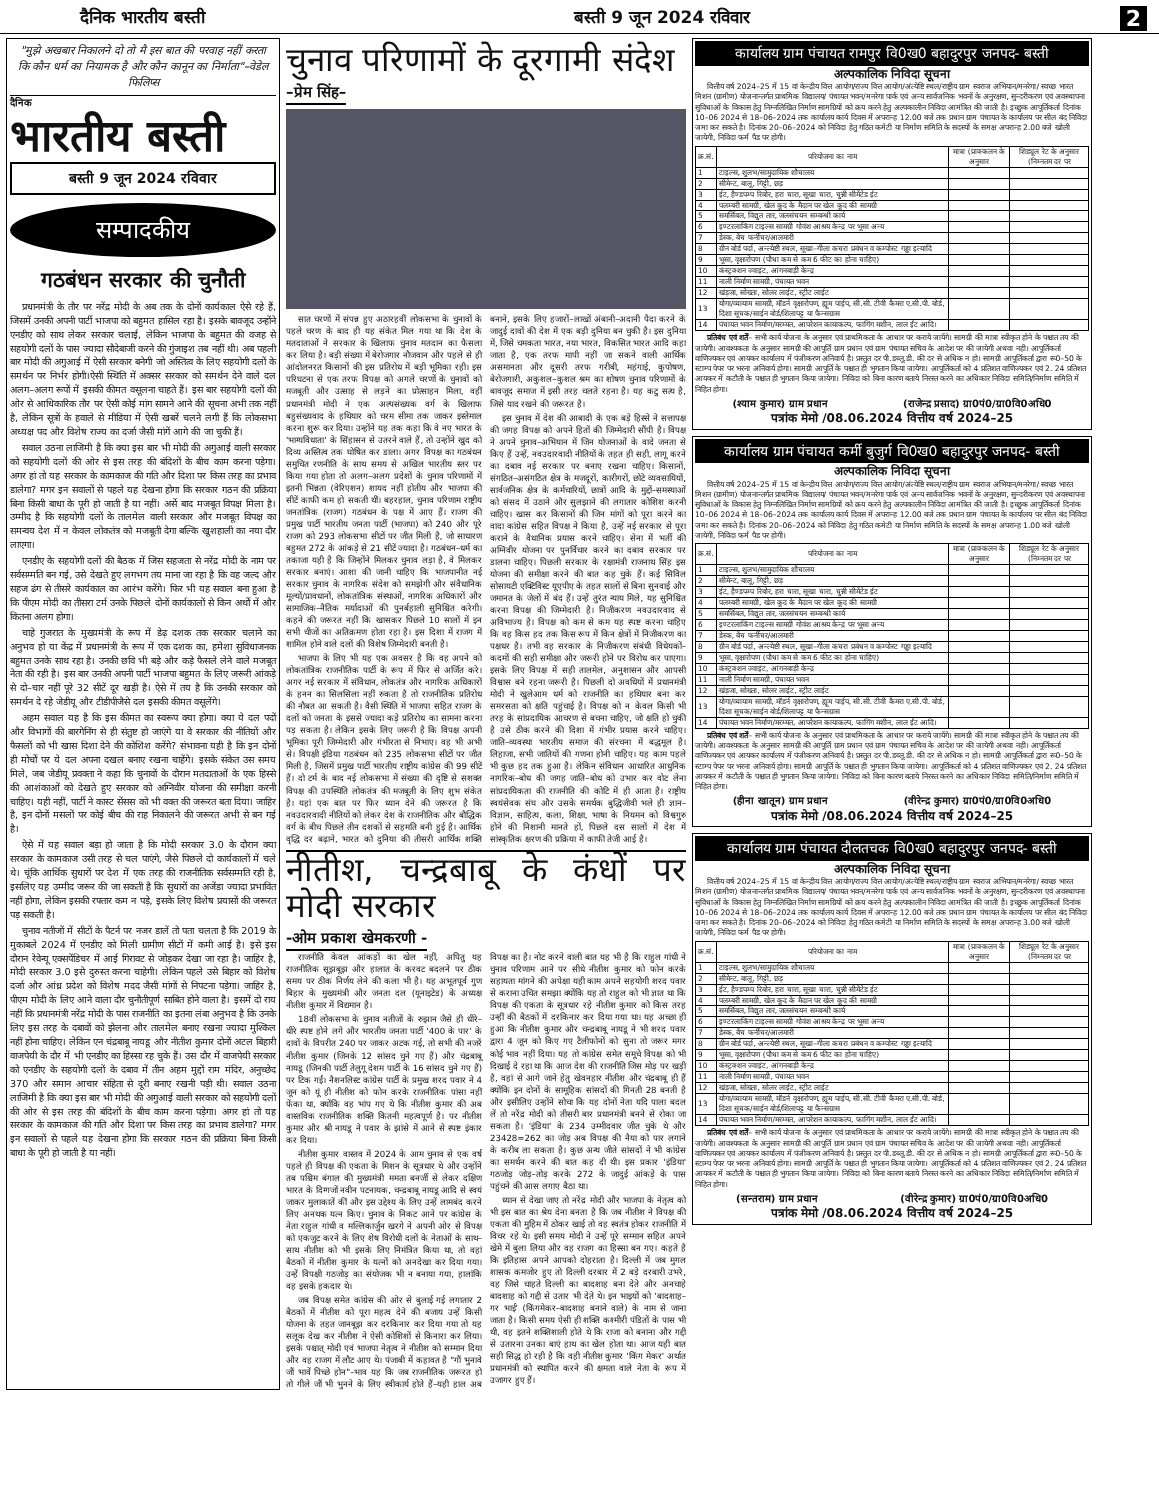दैनिक भारतीय बस्ती बस्ती 9 जून 2024 रविवार 2
"मुझे अखबार निकालने दो तो मै इस बात की परवाह नहीं करता कि कौन धर्म का नियामक है और कौन कानून का निर्माता"–वेडेल फिलिप्स
दैनिक
भारतीय बस्ती
बस्ती 9 जून 2024 रविवार
सम्पादकीय
गठबंधन सरकार की चुनौती
प्रधानमंत्री के तौर पर नरेंद्र मोदी के अब तक के दोनों कार्यकाल ऐसे रहे हैं, जिसमें उनकी अपनी पार्टी भाजपा को बहुमत हासिल रहा है। इसके बावजूद उन्होंने एनडीए को साथ लेकर सरकार चलाई, लेकिन भाजपा के बहुमत की वजह से सहयोगी दलों के पास ज्यादा सौदेबाजी करने की गुंजाइश तब नहीं थी। अब पहली बार मोदी की अगुआई में ऐसी सरकार बनेगी जो अस्तित्व के लिए सहयोगी दलों के समर्थन पर निर्भर होगी।ऐसी स्थिति में अक्सर सरकार को समर्थन देने वाले दल अलग–अलग रूपों में इसकी कीमत वसूलना चाहते हैं। इस बार सहयोगी दलों की ओर से आधिकारिक तौर पर ऐसी कोई मांग सामने आने की सूचना अभी तक नहीं है, लेकिन सूत्रों के हवाले से मीडिया में ऐसी खबरें चलने लगी हैं कि लोकसभा अध्यक्ष पद और विशेष राज्य का दर्जा जैसी मांगें आगे की जा चुकी हैं।
सवाल उठना लाजिमी है कि क्या इस बार भी मोदी की अगुआई वाली सरकार को सहयोगी दलों की ओर से इस तरह की बंदिशों के बीच काम करना पड़ेगा। अगर हां तो यह सरकार के कामकाज की गति और दिशा पर किस तरह का प्रभाव डालेगा? मगर इन सवालों से पहले यह देखना होगा कि सरकार गठन की प्रक्रिया बिना किसी बाधा के पूरी हो जाती है या नहीं। अर्से बाद मजबूत विपक्ष मिला है। उम्मीद है कि सहयोगी दलों के तालमेल वाली सरकार और मजबूत विपक्ष का समन्वय देश में न केवल लोकतंत्र को मजबूती देगा बल्कि खुशहाली का नया दौर लाएगा।
एनडीए के सहयोगी दलों की बैठक में जिस सहजता से नरेंद्र मोदी के नाम पर सर्वसम्मति बन गई, उसे देखते हुए लगभग तय माना जा रहा है कि वह जल्द और सहज ढंग से तीसरे कार्यकाल का आरंभ करेंगे। फिर भी यह सवाल बना हुआ है कि पीएम मोदी का तीसरा टर्म उनके पिछले दोनों कार्यकालों से किन अर्थों में और कितना अलग होगा।
चाहे गुजरात के मुख्यमंत्री के रूप में डेढ़ दशक तक सरकार चलाने का अनुभव हो या केंद्र में प्रधानमंत्री के रूप में एक दशक का, हमेशा सुविधाजनक बहुमत उनके साथ रहा है। उनकी छवि भी बड़े और कड़े फैसले लेने वाले मजबूत नेता की रही है। इस बार उनकी अपनी पार्टी भाजपा बहुमत के लिए जरूरी आंकड़े से दो–चार नहीं पूरे 32 सीटें दूर खड़ी है। ऐसे में तय है कि उनकी सरकार को समर्थन दे रहे जेडीयू और टीडीपीजैसे दल इसकी कीमत वसूलेंगे।
अहम सवाल यह है कि इस कीमत का स्वरूप क्या होगा। क्या ये दल पदों और विभागों की बारगेनिंग से ही संतुष्ट हो जाएंगे या वे सरकार की नीतियों और फैसलों को भी खास दिशा देने की कोशिश करेंगे? संभावना यही है कि इन दोनों ही मोर्चों पर ये दल अपना दखल बनाए रखना चाहेंगे। इसके संकेत उस समय मिले, जब जेडीयू प्रवक्ता ने कहा कि चुनावों के दौरान मतदाताओं के एक हिस्से की आशंकाओं को देखते हुए सरकार को अग्निवीर योजना की समीक्षा करनी चाहिए। यही नहीं, पार्टी ने कास्ट सेंसस को भी वक्त की जरूरत बता दिया। जाहिर है, इन दोनों मसलों पर कोई बीच की राह निकालने की जरूरत अभी से बन गई है।
ऐसे में यह सवाल बड़ा हो जाता है कि मोदी सरकार 3.0 के दौरान क्या सरकार के कामकाज उसी तरह से चल पाएंगे, जैसे पिछले दो कार्यकालों में चले थे। चूंकि आर्थिक सुधारों पर देश में एक तरह की राजनीतिक सर्वसम्मति रही है, इसलिए यह उम्मीद जरूर की जा सकती है कि सुधारों का अजेंडा ज्यादा प्रभावित नहीं होगा, लेकिन इसकी रफ्तार कम न पड़े, इसके लिए विशेष प्रयासों की जरूरत पड़ सकती है।
चुनाव नतीजों में सीटों के पैटर्न पर नजर डालें तो पता चलता है कि 2019 के मुकाबले 2024 में एनडीए को मिली ग्रामीण सीटों में कमी आई है। इसे इस दौरान रेवेन्यू एक्सपेंडिचर में आई गिरावट से जोड़कर देखा जा रहा है। जाहिर है, मोदी सरकार 3.0 इसे दुरुस्त करना चाहेगी। लेकिन पहले उसे बिहार को विशेष दर्जा और आंध्र प्रदेश को विशेष मदद जैसी मांगों से निपटना पड़ेगा। जाहिर है, पीएम मोदी के लिए आने वाला दौर चुनौतीपूर्ण साबित होने वाला है। इसमें दो राय नहीं कि प्रधानमंत्री नरेंद्र मोदी के पास राजनीति का इतना लंबा अनुभव है कि उनके लिए इस तरह के दबावों को झेलना और तालमेल बनाए रखना ज्यादा मुश्किल नहीं होना चाहिए। लेकिन एन चंद्रबाबू नायडू और नीतीश कुमार दोनों अटल बिहारी वाजपेयी के दौर में भी एनडीए का हिस्सा रह चुके हैं। उस दौर में वाजपेयी सरकार को एनडीए के सहयोगी दलों के दबाव में तीन अहम मुद्दों राम मंदिर, अनुच्छेद 370 और समान आचार संहिता से दूरी बनाए रखनी पड़ी थी। सवाल उठना लाजिमी है कि क्या इस बार भी मोदी की अगुआई वाली सरकार को सहयोगी दलों की ओर से इस तरह की बंदिशों के बीच काम करना पड़ेगा। अगर हां तो यह सरकार के कामकाज की गति और दिशा पर किस तरह का प्रभाव डालेगा? मगर इन सवालों से पहले यह देखना होगा कि सरकार गठन की प्रक्रिया बिना किसी बाधा के पूरी हो जाती है या नहीं।
चुनाव परिणामों के दूरगामी संदेश
–प्रेम सिंह–
सात चरणों में संपन्न हुए अठारहवीं लोकसभा के चुनावों के पहले चरण के बाद ही यह संकेत मिल गया था कि देश के मतदाताओं ने सरकार के खिलाफ चुनाव मतदान का फैसला कर लिया है। बड़ी संख्या में बेरोजगार नौजवान और पहले से ही आंदोलनरत किसानों की इस प्रतिरोध में बड़ी भूमिका रही। इस परिघटना से एक तरफ विपक्ष को अगले चरणों के चुनावों को मजबूती और उत्साह से लड़ने का प्रोत्साहन मिला, वहीं प्रधानमंत्री मोदी ने एक अल्पसंख्यक वर्ग के खिलाफ बहुसंख्यवाद के हथियार को चरम सीमा तक जाकर इस्तेमाल करना शुरू कर दिया। उन्होंने यह तक कहा कि वे नए भारत के 'भाग्यविधाता' के सिंहासन से उतरने वाले हैं, तो उन्होंने खुद को दिव्य अस्तित्व तक घोषित कर डाला। अगर विपक्ष का गठबंधन समुचित रणनीति के साथ समय से अखिल भारतीय स्तर पर किया गया होता तो अलग–अलग प्रदेशों के चुनाव परिणामों में इतनी भिन्नता (वेरिएशन) शायद नहीं होतीय और भाजपा की सीटें काफी कम हो सकती थीं। बहरहाल, चुनाव परिणाम राष्ट्रीय जनतांत्रिक (राजग) गठबंधन के पक्ष में आए हैं। राजग की प्रमुख पार्टी भारतीय जनता पार्टी (भाजपा) को 240 और पूरे राजग को 293 लोकसभा सीटों पर जीत मिली है, जो साधारण बहुमत 272 के आंकड़े से 21 सीटें ज्यादा है। गठबंधन–धर्म का तकाजा यही है कि जिन्होंने मिलकर चुनाव लड़ा है, वे मिलकर सरकार बनाएं। आशा की जानी चाहिए कि भाजपानीत नई सरकार चुनाव के नागरिक संदेश को समझेगी और संवैधानिक मूल्यों/प्रावधानों, लोकतांत्रिक संस्थाओं, नागरिक अधिकारों और सामाजिक–नैतिक मर्यादाओं की पुनर्बहाली सुनिश्चित करेगी। कहने की जरूरत नहीं कि खासकर पिछले 10 सालों में इन सभी चीजों का अतिक्रमण होता रहा है। इस दिशा में राजग में शामिल होने वाले दलों की विशेष जिम्मेदारी बनती है।
भाजपा के लिए भी यह एक अवसर है कि वह अपने को लोकतांत्रिक राजनीतिक पार्टी के रूप में फिर से अर्जित करे। अगर नई सरकार में संविधान, लोकतंत्र और नागरिक अधिकारों के हनन का सिलसिला नहीं रुकता है तो राजनीतिक प्रतिरोध की नौबत आ सकती है। वैसी स्थिति में भाजपा सहित राजग के दलों को जनता के इससे ज्यादा कड़े प्रतिरोध का सामना करना पड़ सकता है। लेकिन इसके लिए जरूरी है कि विपक्ष अपनी भूमिका पूरी जिम्मेदारी और गंभीरता से निभाए। वह भी अभी से। विपक्षी इंडिया गठबंधन को 235 लोकसभा सीटों पर जीत मिली है, जिसमें प्रमुख पार्टी भारतीय राष्ट्रीय कांग्रेस की 99 सीटें हैं। दो टर्म के बाद नई लोकसभा में संख्या की दृष्टि से सशक्त विपक्ष की उपस्थिति लोकतंत्र की मजबूती के लिए शुभ संकेत है। यहां एक बात पर फिर ध्यान देने की जरूरत है कि नवउदारवादी नीतियों को लेकर देश के राजनीतिक और बौद्धिक वर्ग के बीच पिछले तीन दशकों से सहमति बनी हुई है। आर्थिक वृद्धि दर बढ़ाने, भारत को दुनिया की तीसरी आर्थिक शक्ति बनाने, इसके लिए हजारों–लाखों अंबानी–अदानी पैदा करने के जादुई दावों की देश में एक बड़ी दुनिया बन चुकी है। इस दुनिया में, जिसे चमकता भारत, नया भारत, विकसित भारत आदि कहा जाता है, एक तरफ मापी नहीं जा सकने वाली आर्थिक असमानता और दूसरी तरफ गरीबी, महंगाई, कुपोषण, बेरोजगारी, अकुशल–कुशल श्रम का शोषण चुनाव परिणामों के बावजूद समाज में इसी तरह चलते रहना है। यह कटु सत्य है, जिसे याद रखने की जरूरत है।
इस चुनाव में देश की आबादी के एक बड़े हिस्से ने सत्तापक्ष की जगह विपक्ष को अपने हितों की जिम्मेदारी सौंपी है। विपक्ष ने अपने चुनाव–अभियान में जिन योजनाओं के वादे जनता से किए हैं उन्हें, नवउदारवादी नीतियों के तहत ही सही, लागू करने का दबाव नई सरकार पर बनाए रखना चाहिए। किसानों, संगठित–असंगठित क्षेत्र के मजदूरों, कारीगरों, छोटे व्यवसायियों, सार्वजनिक क्षेत्र के कर्मचारियों, छात्रों आदि के मुद्दों–समस्याओं को संसद में उठाने और सुलझाने की लगातार कोशिश करनी चाहिए। खास कर किसानों की जिन मांगों को पूरा करने का वादा कांग्रेस सहित विपक्ष ने किया है, उन्हें नई सरकार से पूरा कराने के वैधानिक प्रयास करने चाहिए। सेना में भर्ती की अग्निवीर योजना पर पुनर्विचार करने का दबाव सरकार पर डालना चाहिए। पिछली सरकार के रक्षामंत्री राजनाथ सिंह इस योजना की समीक्षा करने की बात कह चुके हैं। कई सिविल सोसायटी एक्टिविस्ट यूएपीए के तहत सालों से बिना सुनवाई और जमानत के जेलों में बंद हैं। उन्हें तुरंत न्याय मिले, यह सुनिश्चित करना विपक्ष की जिम्मेदारी है। निजीकरण नवउदारवाद से अविभाज्य है। विपक्ष को कम से कम यह स्पष्ट करना चाहिए कि वह किस हद तक किस रूप में किन क्षेत्रों में निजीकरण का पक्षधर है। तभी वह सरकार के निजीकरण संबंधी विधेयकों–कदमों की सही समीक्षा और जरूरी होने पर विरोध कर पाएगा। इसके लिए विपक्ष में सही तालमेल, अनुशासन और आपसी विश्वास बने रहना जरूरी है। पिछली दो अवधियों में प्रधानमंत्री मोदी ने खुलेआम धर्म को राजनीति का हथियार बना कर समरसता को क्षति पहुंचाई है। विपक्ष को न केवल किसी भी तरह के सांप्रदायिक आचरण से बचना चाहिए, जो क्षति हो चुकी है उसे ठीक करने की दिशा में गंभीर प्रयास करने चाहिए। जाति–व्यवस्था भारतीय समाज की संरचना में बद्धमूल है। लिहाजा, सभी जातियों की गणना होनी चाहिए। यह काम पहले भी कुछ हद तक हुआ है। लेकिन संविधान आधारित आधुनिक नागरिक–बोध की जगह जाति–बोध को उभार कर वोट लेना सांप्रदायिकता की राजनीति की कोटि में ही आता है। राष्ट्रीय स्वयंसेवक संघ और उसके समर्थक बुद्धिजीवी भले ही ज्ञान–विज्ञान, साहित्य, कला, शिक्षा, भाषा के नियमन को विश्वगुरु होने की निशानी मानते हों, पिछले दस सालों में देश में सांस्कृतिक क्षरण की प्रक्रिया में काफी तेजी आई है।
नीतीश, चन्द्रबाबू के कंधों पर मोदी सरकार
-ओम प्रकाश खेमकरणी -
राजनीति केवल आंकड़ों का खेल नहीं, अपितु यह राजनीतिक सूझबूझ और हालात के करवट बदलने पर ठीक समय पर ठीक निर्णय लेने की कला भी है। यह अभूतपूर्व गुण बिहार के मुख्यमंत्री और जनता दल (यूनाइटेड) के अध्यक्ष नीतीश कुमार में विद्यमान है।
18वीं लोकसभा के चुनाव नतीजों के रुझान जैसे ही धीरे–धीरे स्पष्ट होने लगे और भारतीय जनता पार्टी '400 के पार' के दावों के विपरीत 240 पर जाकर अटक गई, तो सभी की नजरें नीतीश कुमार (जिनके 12 सांसद चुने गए हैं) और चंद्रबाबू नायडू (जिनकी पार्टी तेलुगू देशम पार्टी के 16 सांसद चुने गए हैं) पर टिक गईं। नैशनलिस्ट कांग्रेस पार्टी के प्रमुख शरद पवार ने 4 जून को यूं ही नीतीश को फोन करके राजनीतिक पांसा नहीं फेंका था, क्योंकि वह भांप गए थे कि नीतीश कुमार की अब वास्तविक राजनीतिक शक्ति कितनी महत्वपूर्ण है। पर नीतीश कुमार और श्री नायडू ने पवार के झांसे में आने से स्पष्ट इंकार कर दिया।
नीतीश कुमार वास्तव में 2024 के आम चुनाव से एक वर्ष पहले ही विपक्ष की एकता के मिशन के सूत्रधार थे और उन्होंने तब पश्चिम बंगाल की मुख्यमंत्री ममता बनर्जी से लेकर दक्षिण भारत के दिग्गजों नवीन पटनायक, चन्द्रबाबू नायडू आदि से स्वयं जाकर मुलाकातें कीं और इस उद्देश्य के लिए उन्हें लामबंद करने लिए अनथक यत्न किए। चुनाव के निकट आने पर कांग्रेस के नेता राहुल गांधी व मल्लिकार्जुन खरगे ने अपनी ओर से विपक्ष को एकजुट करने के लिए शेष विरोधी दलों के नेताओं के साथ–साथ नीतीश को भी इसके लिए निमंत्रित किया था, तो वहां बैठकों में नीतीश कुमार के यत्नों को अनदेखा कर दिया गया। उन्हें विपक्षी गठजोड़ का संयोजक भी न बनाया गया, हालांकि वह इसके हकदार थे।
जब विपक्ष समेत कांग्रेस की ओर से बुलाई गई लगातार 2 बैठकों में नीतीश को पूरा महत्व देने की बजाय उन्हें किसी योजना के तहत जानबूझ कर दरकिनार कर दिया गया तो यह सलूक देख कर नीतीश ने ऐसी कोशिशों से किनारा कर लिया। इसके पश्चात् मोदी एवं भाजपा नेतृत्व ने नीतीश को सम्मान दिया और वह राजग में लौट आए थे। पंजाबी में कहावत है "गौं भुनावे जौं भावें पिच्छे होन"–भाव यह कि जब राजनीतिक जरूरत हो तो गीले जौं भी भुनने के लिए स्वीकार्य होते हैं–यही हाल अब विपक्ष का है। नोट करने वाली बात यह भी है कि राहुल गांधी ने चुनाव परिणाम आने पर सीधे नीतीश कुमार को फोन करके सहायता मांगने की अपेक्षा यही काम अपने सहयोगी शरद पवार से कराना उचित समझा क्योंकि यह तो राहुल को भी ज्ञात था कि विपक्ष की एकता के सूत्रधार रहे नीतीश कुमार को किस तरह उन्हीं की बैठकों में दरकिनार कर दिया गया था। यह अच्छा ही हुआ कि नीतीश कुमार और चन्द्रबाबू नायडू ने भी शरद पवार द्वारा 4 जून को किए गए टैलीफोनों को सुना तो जरूर मगर कोई भाव नहीं दिया। यह तो कांग्रेस समेत समूचे विपक्ष को भी दिखाई दे रहा था कि आज देश की राजनीति जिस मोड़ पर खड़ी है, वहां से आगे जाने हेतु खेवनहार नीतीश और चंद्रबाबू ही हैं क्योंकि इन दोनों के सामूहिक सांसदों की गिनती 28 बनती है और इसीलिए उन्होंने सोचा कि यह दोनों नेता यदि पाला बदल लें तो नरेंद्र मोदी को तीसरी बार प्रधानमंत्री बनने से रोका जा सकता है। 'इंडिया' के 234 उम्मीदवार जीत चुके थे और 23428=262 का जोड़ अब विपक्ष की नैया को पार लगाने के करीब ला सकता है। कुछ अन्य जीते सांसदों ने भी कांग्रेस का समर्थन करने की बात कह दी थी। इस प्रकार 'इंडिया' गठजोड़ जोड़–तोड़ करके 272 के जादुई आंकड़े के पास पहुंचने की आस लगाए बैठा था।
ध्यान से देखा जाए तो नरेंद्र मोदी और भाजपा के नेतृत्व को भी इस बात का श्रेय देना बनता है कि जब नीतीश ने विपक्ष की एकता की मुहिम में ठोकर खाई तो वह स्वतंत्र होकर राजनीति में विचर रहे थे। इसी समय मोदी ने उन्हें पूरे सम्मान सहित अपने खेमे में बुला लिया और वह राजग का हिस्सा बन गए। कहते है कि इतिहास अपने आपको दोहराता है। दिल्ली में जब मुगल शासक कमजोर हुए तो दिल्ली दरबार में 2 बड़े दरबारी उभरे, वह जिसे चाहते दिल्ली का बादशाह बना देते और अनचाहे बादशाह को गद्दी से उतार भी देते थे। इन भाइयों को 'बादशाह–गर भाई' (किंगमेकर–बादशाह बनाने वाले) के नाम से जाना जाता है। किसी समय ऐसी ही शक्ति कश्मीरी पंडितों के पास भी थी, वह इतने शक्तिशाली होते थे कि राजा को बनाना और गद्दी से उतारना उनका बाएं हाथ का खेल होता था। आज यही बात सही सिद्ध हो रही है कि वही नीतीश कुमार 'किंग मेकर' अर्थात प्रधानमंत्री को स्थापित करने की क्षमता वाले नेता के रूप में उजागर हुए हैं।
कार्यालय ग्राम पंचायत रामपुर वि0ख0 बहादुरपुर जनपद- बस्ती
अल्पकालिक निविदा सूचना
वित्तीय वर्ष 2024–25 में 15 वां केन्द्रीय वित्त आयोग/राज्य वित्त आयोग/अंत्येष्टि स्थल/राष्ट्रीय ग्राम स्वराज अभियान/मनरेगा/ स्वच्छ भारत मिशन (ग्रामीण) योजनान्तर्गत प्राथमिक विद्यालय/ पंचायत भवन/मनरेगा पार्क एवं अन्य सार्वजनिक भवनों के अनुरक्षण, सुन्दरीकरण एवं अवस्थापना सुविधाओं के विकास हेतु निम्नलिखित निर्माण सामग्रियों को क्रय करने हेतु अल्पकालीन निविदा आमंत्रित की जाती है। इच्छुक आपूर्तिकर्ता दिनांक 10–06 2024 से 18–06–2024 तक कार्यालय कार्य दिवस में अपरान्ह 12.00 बजे तक प्रधान ग्राम पंचायत के कार्यालय पर सील बंद निविदा जमा कर सकते है। दिनांक 20–06–2024 को निविदा हेतु गठित कमेटी या निर्माण समिति के सदस्यों के समक्ष अपरान्ह 2.00 बजे खोली जायेगी, निविदा फर्म पैड पर होगी।
| क्र.सं. | परियोजना का नाम | मात्रा (प्राक्कलन के अनुसार | शिड्यूल रेट के अनुसार (निम्नतम दर पर |
| --- | --- | --- | --- |
| 1 | टाइल्स, शुलभ/सामुदायिक शौचालय | | |
| 2 | सीमेन्ट, बालू, गिट्टी, छड़ | | |
| 3 | ईट, हैण्डपम्प रिबोर, हरा चारा, सूखा चारा, चुन्नी सीमेंटेड ईट | | |
| 4 | पलम्बरी सामग्री, खेल कूद के मैदान पर खेल कूद की सामग्री | | |
| 5 | समर्सिबल, विद्युत तार, जलसंचयन सम्बन्धी कार्य | | |
| 6 | इण्टरलाकिंग टाइल्स सामग्री गोवंश आश्रय केन्द्र पर भूसा अन्य | | |
| 7 | डेस्क, बेंच फर्नीचर/आलमारी | | |
| 8 | ग्रीन बोर्ड पर्दा, अन्त्येष्टी स्थल, सूखा–गीला कचरा प्रबंधन व कम्पोस्ट गड्ढा इत्यादि | | |
| 9 | भूसा, वृक्षारोपण (पौधा कम से कम 6 फीट का होना चाहिए) | | |
| 10 | कंस्ट्रक्शन ज्वाइंट, आंगनबाड़ी केन्द्र | | |
| 11 | नाली निर्माण सामग्री, पंचायत भवन | | |
| 12 | खंड़जा, सोख्ता, सोलर लाईट, स्ट्रीट लाईट | | |
| 13 | योगा/व्यायाम सामग्री, मॉडर्न वृक्षारोपण, ह्यूम पाईप, सी.सी. टीवी कैमरा ए.सी.पी. बोर्ड, दिशा सूचक/साईन बोर्ड/शिलापट्ट या फैन्सग्रास | | |
| 14 | पंचायत भवन निर्माण/मरम्मत, आपरेशन कायाकल्प, फागिंग मशीन, लाल ईंट आदि। | | |
प्रतिबंध एवं शर्तें– सभी कार्य योजना के अनुसार एवं प्राथमिकता के आधार पर कराये जायेंगे। सामग्री की मात्रा स्वीकृत होने के पश्चात तय की जायेगी। आवश्यकता के अनुसार सामग्री की आपूर्ति ग्राम प्रधान एवं ग्राम पंचायत सचिव के आदेश पर की जायेगी अथवा नही। आपूर्तिकर्ता वाणिज्यकर एवं आयकर कार्यालय में पंजीकरण अनिवार्य है। प्रस्तुत दर पी.डब्लू.डी. की दर से अधिक न हो। सामग्री आपूर्तिकर्ता द्वारा रू0–50 के स्टाम्प पेपर पर भरना अनिवार्य होगा। सामग्री आपूर्ति के पश्चात ही भुगतान किया जायेगा। आपूर्तिकर्ता को 4 प्रतिशत वाणिज्यकर एवं 2. 24 प्रतिशत आयकर में कटौती के पश्चात ही भुगतान किया जायेगा। निविदा को बिना कारण बताये निरस्त करने का अधिकार निविदा समिति/निर्माण समिति में निहित होगा।
(श्याम कुमार) ग्राम प्रधान (राजेन्द्र प्रसाद) ग्रा0पं0/ग्रा0वि0अधि0
पत्रांक मेमो /08.06.2024 वित्तीय वर्ष 2024–25
कार्यालय ग्राम पंचायत कर्मी बुजुर्ग वि0ख0 बहादुरपुर जनपद- बस्ती
अल्पकालिक निविदा सूचना
वित्तीय वर्ष 2024–25 में 15 वां केन्द्रीय वित्त आयोग/राज्य वित्त आयोग/अंत्येष्टि स्थल/राष्ट्रीय ग्राम स्वराज अभियान/मनरेगा/ स्वच्छ भारत मिशन (ग्रामीण) योजनान्तर्गत प्राथमिक विद्यालय/ पंचायत भवन/मनरेगा पार्क एवं अन्य सार्वजनिक भवनों के अनुरक्षण, सुन्दरीकरण एवं अवस्थापना सुविधाओं के विकास हेतु निम्नलिखित निर्माण सामग्रियों को क्रय करने हेतु अल्पकालीन निविदा आमंत्रित की जाती है। इच्छुक आपूर्तिकर्ता दिनांक 10–06 2024 से 18–06–2024 तक कार्यालय कार्य दिवस में अपरान्ह 12.00 बजे तक प्रधान ग्राम पंचायत के कार्यालय पर सील बंद निविदा जमा कर सकते है। दिनांक 20–06–2024 को निविदा हेतु गठित कमेटी या निर्माण समिति के सदस्यों के समक्ष अपरान्ह 1.00 बजे खोली जायेगी, निविदा फर्म पैड पर होगी।
| क्र.सं. | परियोजना का नाम | मात्रा (प्राक्कलन के अनुसार | शिड्यूल रेट के अनुसार (निम्नतम दर पर |
| --- | --- | --- | --- |
| 1 | टाइल्स, शुलभ/सामुदायिक शौचालय | | |
| 2 | सीमेन्ट, बालू, गिट्टी, छड़ | | |
| 3 | ईट, हैण्डपम्प रिबोर, हरा चारा, सूखा चारा, चुन्नी सीमेंटेड ईट | | |
| 4 | पलम्बरी सामग्री, खेल कूद के मैदान पर खेल कूद की सामग्री | | |
| 5 | समर्सिबल, विद्युत तार, जलसंचयन सम्बन्धी कार्य | | |
| 6 | इण्टरलाकिंग टाइल्स सामग्री गोवंश आश्रय केन्द्र पर भूसा अन्य | | |
| 7 | डेस्क, बेंच फर्नीचर/आलमारी | | |
| 8 | ग्रीन बोर्ड पर्दा, अन्त्येष्टी स्थल, सूखा–गीला कचरा प्रबंधन व कम्पोस्ट गड्ढा इत्यादि | | |
| 9 | भूसा, वृक्षारोपण (पौधा कम से कम 6 फीट का होना चाहिए) | | |
| 10 | कंस्ट्रक्शन ज्वाइंट, आंगनबाड़ी केन्द्र | | |
| 11 | नाली निर्माण सामग्री, पंचायत भवन | | |
| 12 | खंड़जा, सोख्ता, सोलर लाईट, स्ट्रीट लाईट | | |
| 13 | योगा/व्यायाम सामग्री, मॉडर्न वृक्षारोपण, ह्यूम पाईप, सी.सी. टीवी कैमरा ए.सी.पी. बोर्ड, दिशा सूचक/साईन बोर्ड/शिलापट्ट या फैन्सग्रास | | |
| 14 | पंचायत भवन निर्माण/मरम्मत, आपरेशन कायाकल्प, फागिंग मशीन, लाल ईंट आदि। | | |
प्रतिबंध एवं शर्तें– सभी कार्य योजना के अनुसार एवं प्राथमिकता के आधार पर कराये जायेंगे। सामग्री की मात्रा स्वीकृत होने के पश्चात तय की जायेगी। आवश्यकता के अनुसार सामग्री की आपूर्ति ग्राम प्रधान एवं ग्राम पंचायत सचिव के आदेश पर की जायेगी अथवा नही। आपूर्तिकर्ता वाणिज्यकर एवं आयकर कार्यालय में पंजीकरण अनिवार्य है। प्रस्तुत दर पी.डब्लू.डी. की दर से अधिक न हो। सामग्री आपूर्तिकर्ता द्वारा रू0–50 के स्टाम्प पेपर पर भरना अनिवार्य होगा। सामग्री आपूर्ति के पश्चात ही भुगतान किया जायेगा। आपूर्तिकर्ता को 4 प्रतिशत वाणिज्यकर एवं 2. 24 प्रतिशत आयकर में कटौती के पश्चात ही भुगतान किया जायेगा। निविदा को बिना कारण बताये निरस्त करने का अधिकार निविदा समिति/निर्माण समिति में निहित होगा।
(हीना खातून) ग्राम प्रधान (वीरेन्द्र कुमार) ग्रा0पं0/ग्रा0वि0अधि0
पत्रांक मेमो /08.06.2024 वित्तीय वर्ष 2024–25
कार्यालय ग्राम पंचायत दौलतचक वि0ख0 बहादुरपुर जनपद- बस्ती
अल्पकालिक निविदा सूचना
वित्तीय वर्ष 2024–25 में 15 वां केन्द्रीय वित्त आयोग/राज्य वित्त आयोग/अंत्येष्टि स्थल/राष्ट्रीय ग्राम स्वराज अभियान/मनरेगा/ स्वच्छ भारत मिशन (ग्रामीण) योजनान्तर्गत प्राथमिक विद्यालय/ पंचायत भवन/मनरेगा पार्क एवं अन्य सार्वजनिक भवनों के अनुरक्षण, सुन्दरीकरण एवं अवस्थापना सुविधाओं के विकास हेतु निम्नलिखित निर्माण सामग्रियों को क्रय करने हेतु अल्पकालीन निविदा आमंत्रित की जाती है। इच्छुक आपूर्तिकर्ता दिनांक 10–06 2024 से 18–06–2024 तक कार्यालय कार्य दिवस में अपरान्ह 12.00 बजे तक प्रधान ग्राम पंचायत के कार्यालय पर सील बंद निविदा जमा कर सकते है। दिनांक 20–06–2024 को निविदा हेतु गठित कमेटी या निर्माण समिति के सदस्यों के समक्ष अपरान्ह 3.00 बजे खोली जायेगी, निविदा फर्म पैड पर होगी।
| क्र.सं. | परियोजना का नाम | मात्रा (प्राक्कलन के अनुसार | शिड्यूल रेट के अनुसार (निम्नतम दर पर |
| --- | --- | --- | --- |
| 1 | टाइल्स, शुलभ/सामुदायिक शौचालय | | |
| 2 | सीमेन्ट, बालू, गिट्टी, छड़ | | |
| 3 | ईट, हैण्डपम्प रिबोर, हरा चारा, सूखा चारा, चुन्नी सीमेंटेड ईट | | |
| 4 | पलम्बरी सामग्री, खेल कूद के मैदान पर खेल कूद की सामग्री | | |
| 5 | समर्सिबल, विद्युत तार, जलसंचयन सम्बन्धी कार्य | | |
| 6 | इण्टरलाकिंग टाइल्स सामग्री गोवंश आश्रय केन्द्र पर भूसा अन्य | | |
| 7 | डेस्क, बेंच फर्नीचर/आलमारी | | |
| 8 | ग्रीन बोर्ड पर्दा, अन्त्येष्टी स्थल, सूखा–गीला कचरा प्रबंधन व कम्पोस्ट गड्ढा इत्यादि | | |
| 9 | भूसा, वृक्षारोपण (पौधा कम से कम 6 फीट का होना चाहिए) | | |
| 10 | कंस्ट्रक्शन ज्वाइंट, आंगनबाड़ी केन्द्र | | |
| 11 | नाली निर्माण सामग्री, पंचायत भवन | | |
| 12 | खंड़जा, सोख्ता, सोलर लाईट, स्ट्रीट लाईट | | |
| 13 | योगा/व्यायाम सामग्री, मॉडर्न वृक्षारोपण, ह्यूम पाईप, सी.सी. टीवी कैमरा ए.सी.पी. बोर्ड, दिशा सूचक/साईन बोर्ड/शिलापट्ट या फैन्सग्रास | | |
| 14 | पंचायत भवन निर्माण/मरम्मत, आपरेशन कायाकल्प, फागिंग मशीन, लाल ईंट आदि। | | |
प्रतिबंध एवं शर्तें– सभी कार्य योजना के अनुसार एवं प्राथमिकता के आधार पर कराये जायेंगे। सामग्री की मात्रा स्वीकृत होने के पश्चात तय की जायेगी। आवश्यकता के अनुसार सामग्री की आपूर्ति ग्राम प्रधान एवं ग्राम पंचायत सचिव के आदेश पर की जायेगी अथवा नही। आपूर्तिकर्ता वाणिज्यकर एवं आयकर कार्यालय में पंजीकरण अनिवार्य है। प्रस्तुत दर पी.डब्लू.डी. की दर से अधिक न हो। सामग्री आपूर्तिकर्ता द्वारा रू0–50 के स्टाम्प पेपर पर भरना अनिवार्य होगा। सामग्री आपूर्ति के पश्चात ही भुगतान किया जायेगा। आपूर्तिकर्ता को 4 प्रतिशत वाणिज्यकर एवं 2. 24 प्रतिशत आयकर में कटौती के पश्चात ही भुगतान किया जायेगा। निविदा को बिना कारण बताये निरस्त करने का अधिकार निविदा समिति/निर्माण समिति में निहित होगा।
(सन्तराम) ग्राम प्रधान (वीरेन्द्र कुमार) ग्रा0पं0/ग्रा0वि0अधि0
पत्रांक मेमो /08.06.2024 वित्तीय वर्ष 2024–25